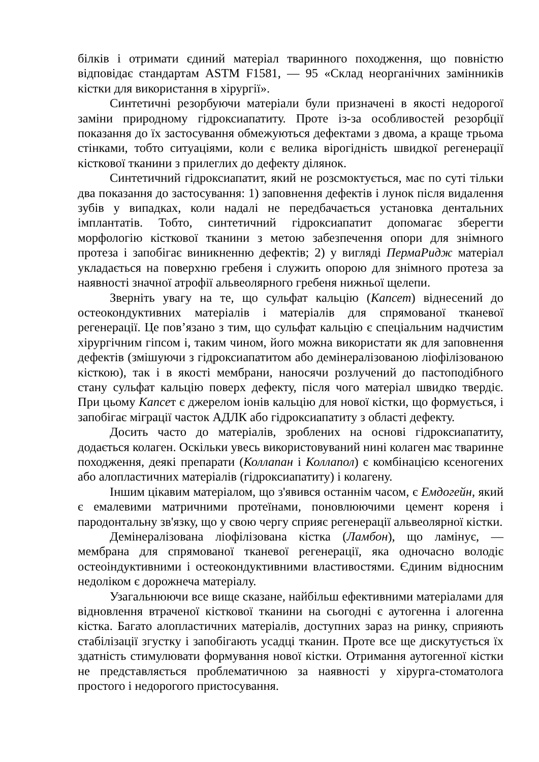білків і отримати єдиний матеріал тваринного походження, що повністю відповідає стандартам ASTM F1581, — 95 «Склад неорганічних замінників кістки для використання в хірургії».
Синтетичні резорбуючи матеріали були призначені в якості недорогої заміни природному гідроксиапатиту. Проте із-за особливостей резорбції показання до їх застосування обмежуються дефектами з двома, а краще трьома стінками, тобто ситуаціями, коли є велика вірогідність швидкої регенерації кісткової тканини з прилеглих до дефекту ділянок.
Синтетичний гідроксиапатит, який не розсмоктується, має по суті тільки два показання до застосування: 1) заповнення дефектів і лунок після видалення зубів у випадках, коли надалі не передбачається установка дентальних імплантатів. Тобто, синтетичний гідроксиапатит допомагає зберегти морфологію кісткової тканини з метою забезпечення опори для знімного протеза і запобігає виникненню дефектів; 2) у вигляді ПермаРидж матеріал укладається на поверхню гребеня і служить опорою для знімного протеза за наявності значної атрофії альвеолярного гребеня нижньої щелепи.
Зверніть увагу на те, що сульфат кальцію (Капсет) віднесений до остеокондуктивних матеріалів і матеріалів для спрямованої тканевої регенерації. Це пов’язано з тим, що сульфат кальцію є спеціальним надчистим хірургічним гіпсом і, таким чином, його можна використати як для заповнення дефектів (змішуючи з гідроксиапатитом або демінералізованою ліофілізованою кісткою), так і в якості мембрани, наносячи розлучений до пастоподібного стану сульфат кальцію поверх дефекту, після чого матеріал швидко твердіє. При цьому Капсет є джерелом іонів кальцію для нової кістки, що формується, і запобігає міграції часток АДЛК або гідроксиапатиту з області дефекту.
Досить часто до матеріалів, зроблених на основі гідроксиапатиту, додається колаген. Оскільки увесь використовуваний нині колаген має тваринне походження, деякі препарати (Коллапан і Коллапол) є комбінацією ксеногених або алопластичних матеріалів (гідроксиапатиту) і колагену.
Іншим цікавим матеріалом, що з'явився останнім часом, є Емдогейн, який є емалевими матричними протеїнами, поновлюючими цемент кореня і пародонтальну зв'язку, що у свою чергу сприяє регенерації альвеолярної кістки.
Демінералізована ліофілізована кістка (Ламбон), що ламінує, — мембрана для спрямованої тканевої регенерації, яка одночасно володіє остеоіндуктивними і остеокондуктивними властивостями. Єдиним відносним недоліком є дорожнеча матеріалу.
Узагальнюючи все вище сказане, найбільш ефективними матеріалами для відновлення втраченої кісткової тканини на сьогодні є аутогенна і алогенна кістка. Багато алопластичних матеріалів, доступних зараз на ринку, сприяють стабілізації згустку і запобігають усадці тканин. Проте все ще дискутується їх здатність стимулювати формування нової кістки. Отримання аутогенної кістки не представляється проблематичною за наявності у хірурга-стоматолога простого і недорогого пристосування.